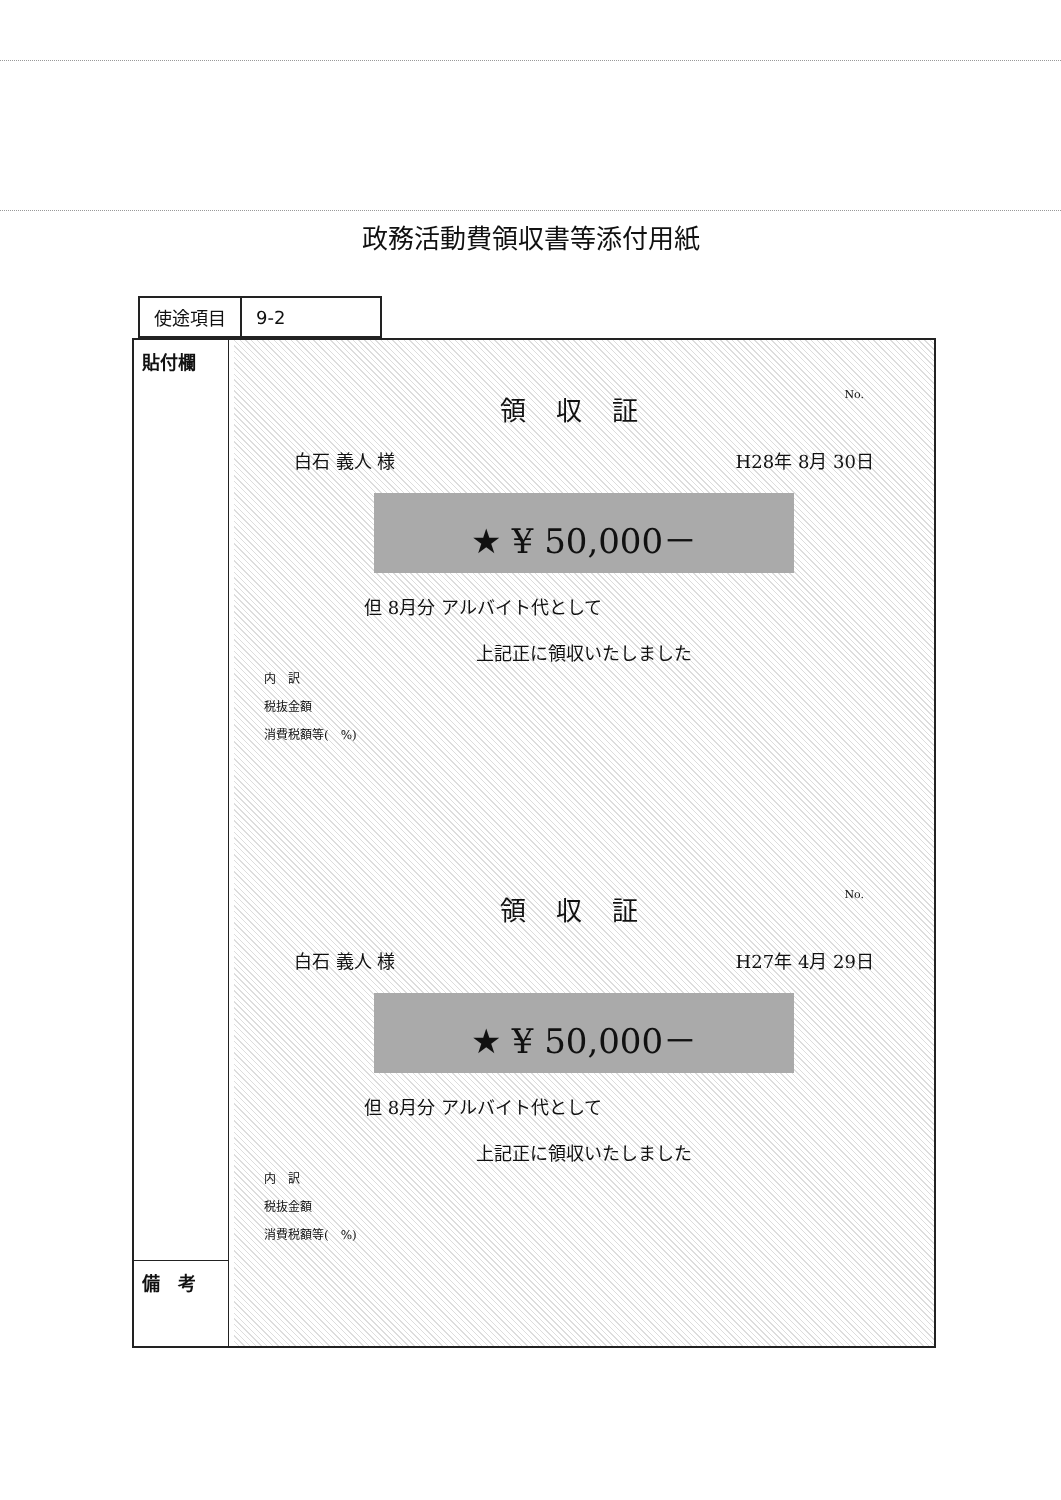政務活動費領収書等添付用紙
| 使途項目 | 9-2 |
貼付欄
備　考
No.
領収証
白石 義人 様 H28年 8月 30日
★ ¥ 50,000－
但 8月分 アルバイト代として
上記正に領収いたしました
内　訳
税抜金額
消費税額等(　%)
No.
領収証
白石 義人 様 H27年 4月 29日
★ ¥ 50,000－
但 8月分 アルバイト代として
上記正に領収いたしました
内　訳
税抜金額
消費税額等(　%)